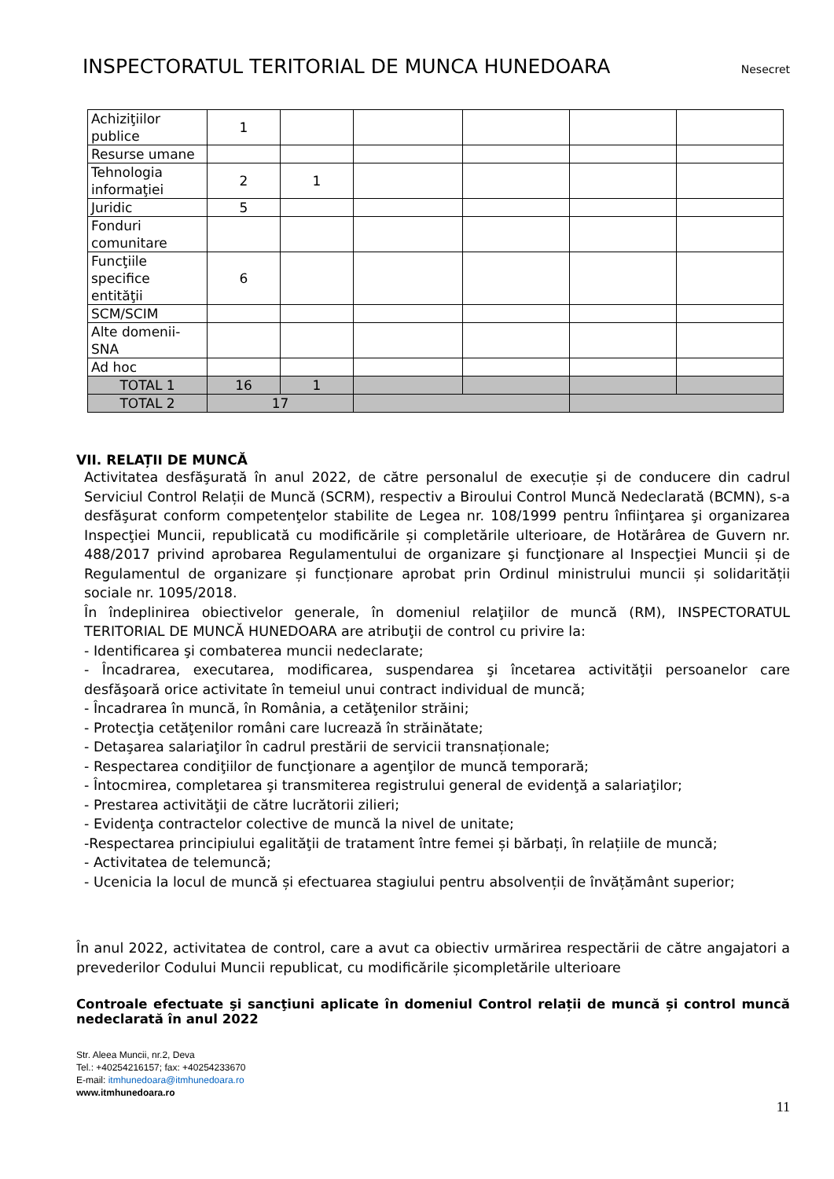INSPECTORATUL TERITORIAL DE MUNCA HUNEDOARA
Nesecret
| Achiziţiilor publice | 1 | | | | | |
| Resurse umane | | | | | | |
| Tehnologia informaţiei | 2 | 1 | | | | |
| Juridic | 5 | | | | | |
| Fonduri comunitare | | | | | | |
| Funcţiile specifice entităţii | 6 | | | | | |
| SCM/SCIM | | | | | | |
| Alte domenii-SNA | | | | | | |
| Ad hoc | | | | | | |
| TOTAL 1 | 16 | 1 | | | | |
| TOTAL 2 | 17 | | | | | |
VII. RELAȚII DE MUNCĂ
Activitatea desfăşurată în anul 2022, de către personalul de execuție și de conducere din cadrul Serviciul Control Relații de Muncă (SCRM), respectiv a Biroului Control Muncă Nedeclarată (BCMN), s-a desfăşurat conform competenţelor stabilite de Legea nr. 108/1999 pentru înfiinţarea şi organizarea Inspecţiei Muncii, republicată cu modificările și completările ulterioare, de Hotărârea de Guvern nr. 488/2017 privind aprobarea Regulamentului de organizare şi funcţionare al Inspecţiei Muncii și de Regulamentul de organizare și funcționare aprobat prin Ordinul ministrului muncii și solidarității sociale nr. 1095/2018.
În îndeplinirea obiectivelor generale, în domeniul relaţiilor de muncă (RM), INSPECTORATUL TERITORIAL DE MUNCĂ HUNEDOARA are atribuţii de control cu privire la:
- Identificarea şi combaterea muncii nedeclarate;
- Încadrarea, executarea, modificarea, suspendarea şi încetarea activităţii persoanelor care desfăşoară orice activitate în temeiul unui contract individual de muncă;
- Încadrarea în muncă, în România, a cetăţenilor străini;
- Protecţia cetăţenilor români care lucrează în străinătate;
- Detaşarea salariaţilor în cadrul prestării de servicii transnaționale;
- Respectarea condiţiilor de funcţionare a agenţilor de muncă temporară;
- Întocmirea, completarea şi transmiterea registrului general de evidenţă a salariaţilor;
- Prestarea activităţii de către lucrătorii zilieri;
- Evidenţa contractelor colective de muncă la nivel de unitate;
-Respectarea principiului egalităţii de tratament între femei și bărbați, în relațiile de muncă;
- Activitatea de telemuncă;
- Ucenicia la locul de muncă și efectuarea stagiului pentru absolvenții de învățământ superior;
În anul 2022, activitatea de control, care a avut ca obiectiv urmărirea respectării de către angajatori a prevederilor Codului Muncii republicat, cu modificările șicompletările ulterioare
Controale efectuate şi sancţiuni aplicate în domeniul Control relații de muncă și control muncă nedeclarată în anul 2022
Str. Aleea Muncii, nr.2, Deva
Tel.: +40254216157; fax: +40254233670
E-mail: itmhunedoara@itmhunedoara.ro
www.itmhunedoara.ro
11